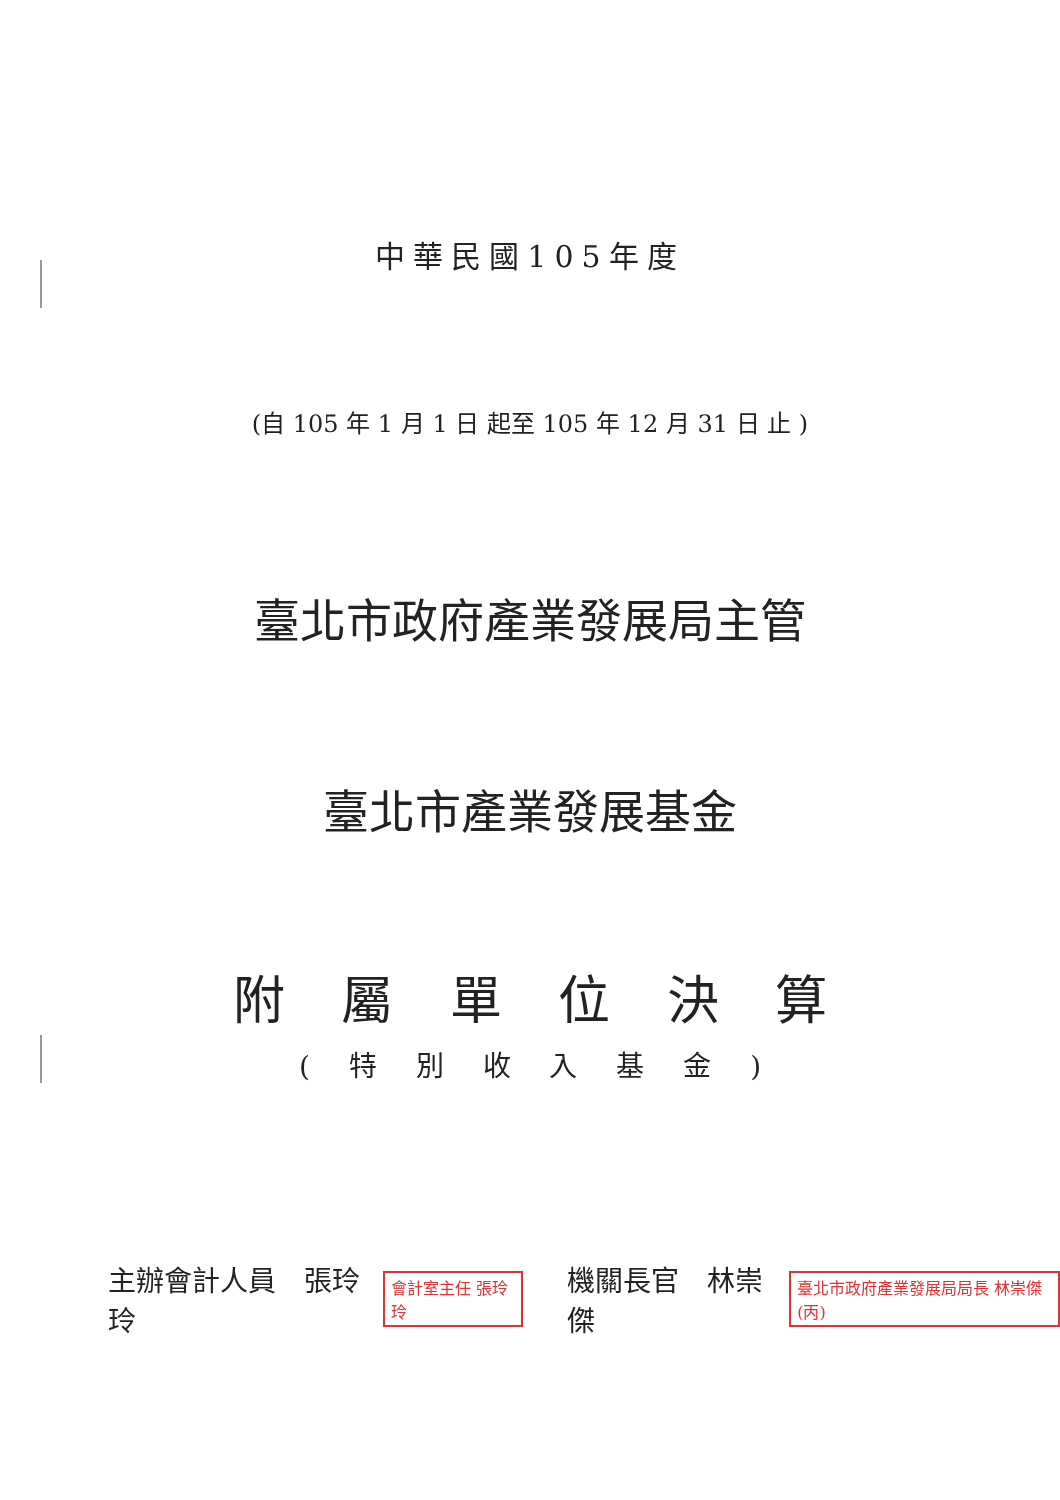中華民國105年度
(自 105 年 1 月 1 日 起至 105 年 12 月 31 日 止 )
臺北市政府產業發展局主管
臺北市產業發展基金
附 屬 單 位 決 算
( 特 別 收 入 基 金 )
主辦會計人員　張玲玲 會計室主任 張玲玲 機關長官　林崇傑 臺北市政府產業發展局局長 林崇傑(丙)